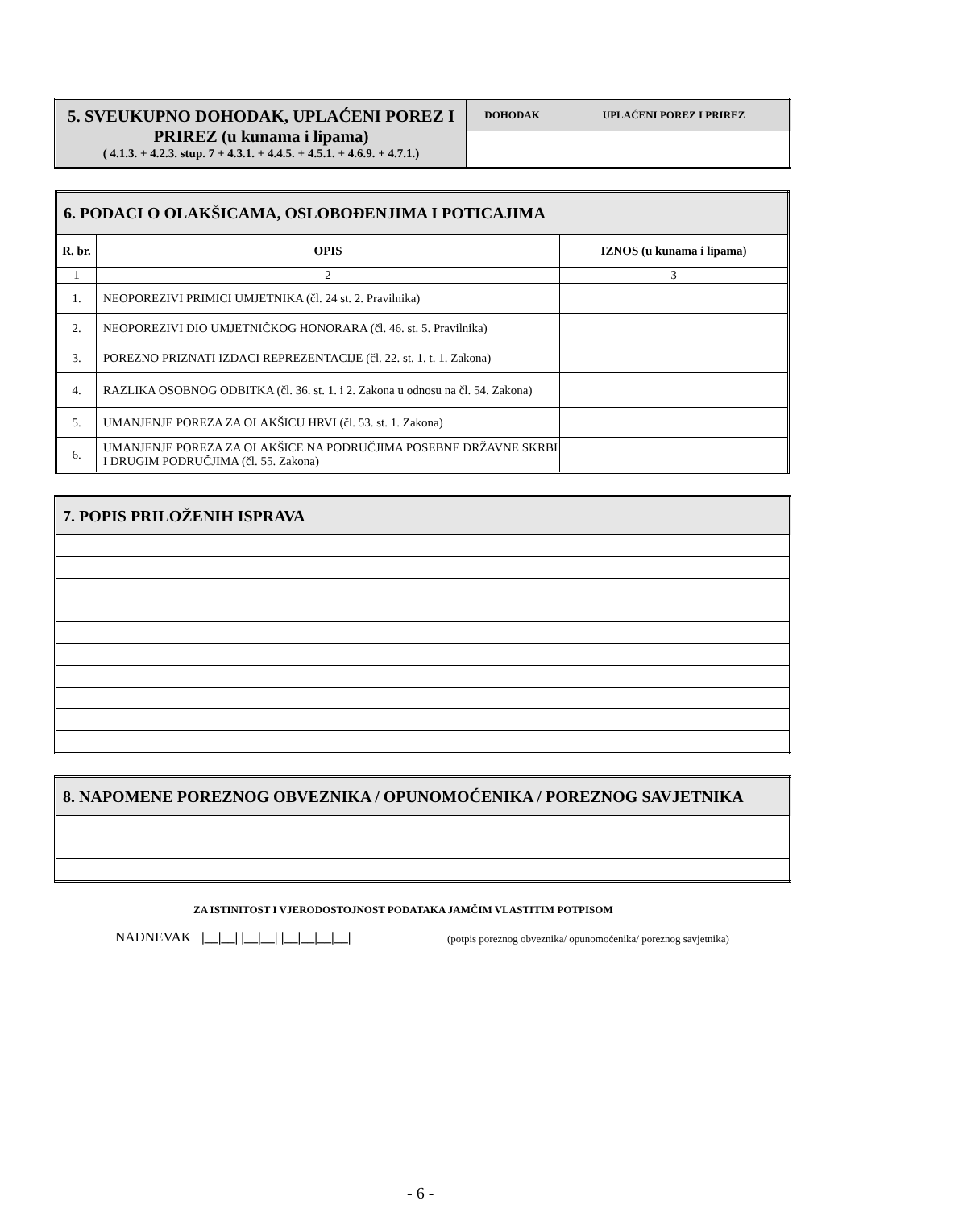| 5. SVEUKUPNO DOHODAK, UPLAĆENI POREZ I PRIREZ (u kunama i lipama) ( 4.1.3. + 4.2.3. stup. 7 + 4.3.1. + 4.4.5. + 4.5.1. + 4.6.9. + 4.7.1.) | DOHODAK | UPLAĆENI POREZ I PRIREZ |
| 6. PODACI O OLAKŠICAMA, OSLOBOĐENJIMA I POTICAJIMA | | |
| R. br. | OPIS | IZNOS (u kunama i lipama) |
| 1 | 2 | 3 |
| 1. | NEOPOREZIVI PRIMICI UMJETNIKA (čl. 24 st. 2. Pravilnika) | |
| 2. | NEOPOREZIVI DIO UMJETNIČKOG HONORARA (čl. 46. st. 5. Pravilnika) | |
| 3. | POREZNO PRIZNATI IZDACI REPREZENTACIJE (čl. 22. st. 1. t. 1. Zakona) | |
| 4. | RAZLIKA OSOBNOG ODBITKA (čl. 36. st. 1. i 2. Zakona u odnosu na čl. 54. Zakona) | |
| 5. | UMANJENJE POREZA ZA OLAKŠICU HRVI (čl. 53. st. 1. Zakona) | |
| 6. | UMANJENJE POREZA ZA OLAKŠICE NA PODRUČJIMA POSEBNE DRŽAVNE SKRBI I DRUGIM PODRUČJIMA (čl. 55. Zakona) | |
| 7. POPIS PRILOŽENIH ISPRAVA |
| 8. NAPOMENE POREZNOG OBVEZNIKA / OPUNOMOĆENIKA / POREZNOG SAVJETNIKA |
ZA ISTINITOST I VJERODOSTOJNOST PODATAKA JAMČIM VLASTITIM POTPISOM
NADNEVAK |__|__| |__|__| |__|__|__|__| (potpis poreznog obveznika/ opunomoćenika/ poreznog savjetnika)
- 6 -